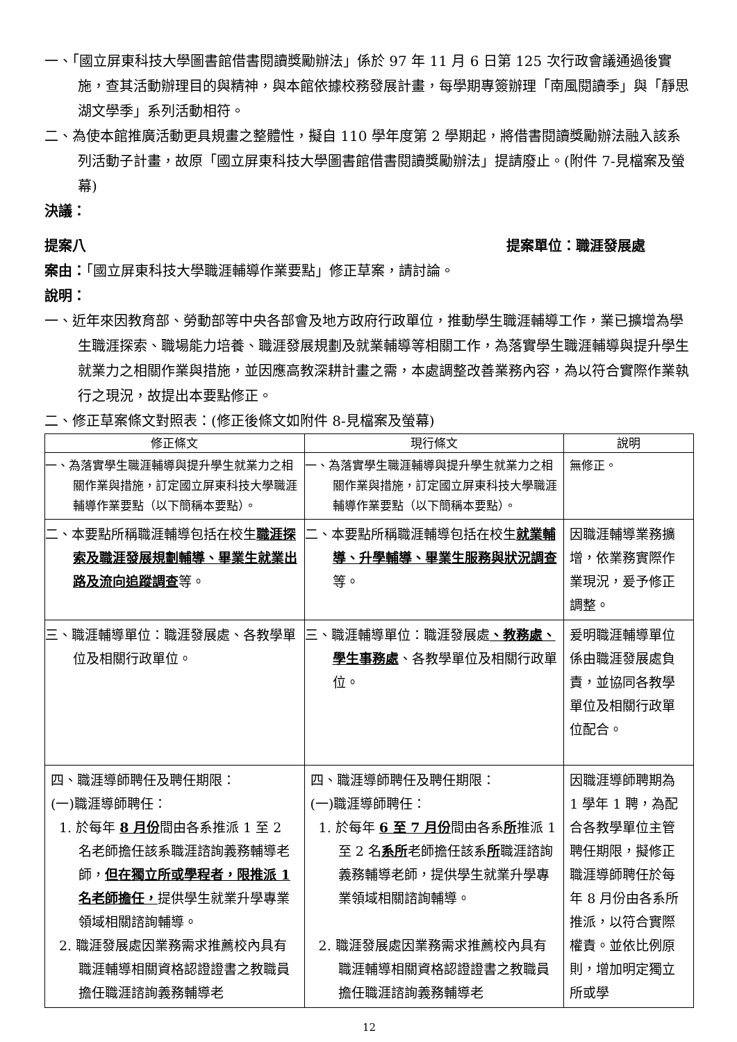一、「國立屏東科技大學圖書館借書閱讀獎勵辦法」係於 97 年 11 月 6 日第 125 次行政會議通過後實施，查其活動辦理目的與精神，與本館依據校務發展計畫，每學期專簽辦理「南風閱讀季」與「靜思湖文學季」系列活動相符。
二、為使本館推廣活動更具規畫之整體性，擬自 110 學年度第 2 學期起，將借書閱讀獎勵辦法融入該系列活動子計畫，故原「國立屏東科技大學圖書館借書閱讀獎勵辦法」提請廢止。(附件 7-見檔案及螢幕)
決議：
提案八 提案單位：職涯發展處
案由：「國立屏東科技大學職涯輔導作業要點」修正草案，請討論。
說明：
一、近年來因教育部、勞動部等中央各部會及地方政府行政單位，推動學生職涯輔導工作，業已擴增為學生職涯探索、職場能力培養、職涯發展規劃及就業輔導等相關工作，為落實學生職涯輔導與提升學生就業力之相關作業與措施，並因應高教深耕計畫之需，本處調整改善業務內容，為以符合實際作業執行之現況，故提出本要點修正。
二、修正草案條文對照表：(修正後條文如附件 8-見檔案及螢幕)
| 修正條文 | 現行條文 | 說明 |
| --- | --- | --- |
| 一、為落實學生職涯輔導與提升學生就業力之相關作業與措施，訂定國立屏東科技大學職涯輔導作業要點（以下簡稱本要點）。 | 一、為落實學生職涯輔導與提升學生就業力之相關作業與措施，訂定國立屏東科技大學職涯輔導作業要點（以下簡稱本要點）。 | 無修正。 |
| 二、本要點所稱職涯輔導包括在校生 職涯探索及職涯發展規劃輔導、畢業生就業出路及流向追蹤調查 等。 | 二、本要點所稱職涯輔導包括在校生 就業輔導、升學輔導、畢業生服務與狀況調查 等。 | 因職涯輔導業務擴增，依業務實際作業現況，爰予修正調整。 |
| 三、職涯輔導單位：職涯發展處、各教學單位及相關行政單位。 | 三、職涯輔導單位：職涯發展處 、教務處、學生事務處 、各教學單位及相關行政單位。 | 爰明職涯輔導單位係由職涯發展處負責，並協同各教學單位及相關行政單位配合。 |
| 四、職涯導師聘任及聘任期限： (一)職涯導師聘任： 1. 於每年 8 月份 間由各系推派 1 至 2 名老師擔任該系職涯諮詢義務輔導老師， 但在獨立所或學程者，限推派 1 名老師擔任， 提供學生就業升學專業領域相關諮詢輔導。 2. 職涯發展處因業務需求推薦校內具有職涯輔導相關資格認證證書之教職員擔任職涯諮詢義務輔導老 | 四、職涯導師聘任及聘任期限： (一)職涯導師聘任： 1. 於每年 6 至 7 月份 間由各系 所 推派 1 至 2 名 系所 老師擔任該系 所 職涯諮詢義務輔導老師，提供學生就業升學專業領域相關諮詢輔導。 2. 職涯發展處因業務需求推薦校內具有職涯輔導相關資格認證證書之教職員擔任職涯諮詢義務輔導老 | 因職涯導師聘期為 1 學年 1 聘，為配合各教學單位主管聘任期限，擬修正職涯導師聘任於每年 8 月份由各系所推派，以符合實際權責。並依比例原則，增加明定獨立所或學 |
12